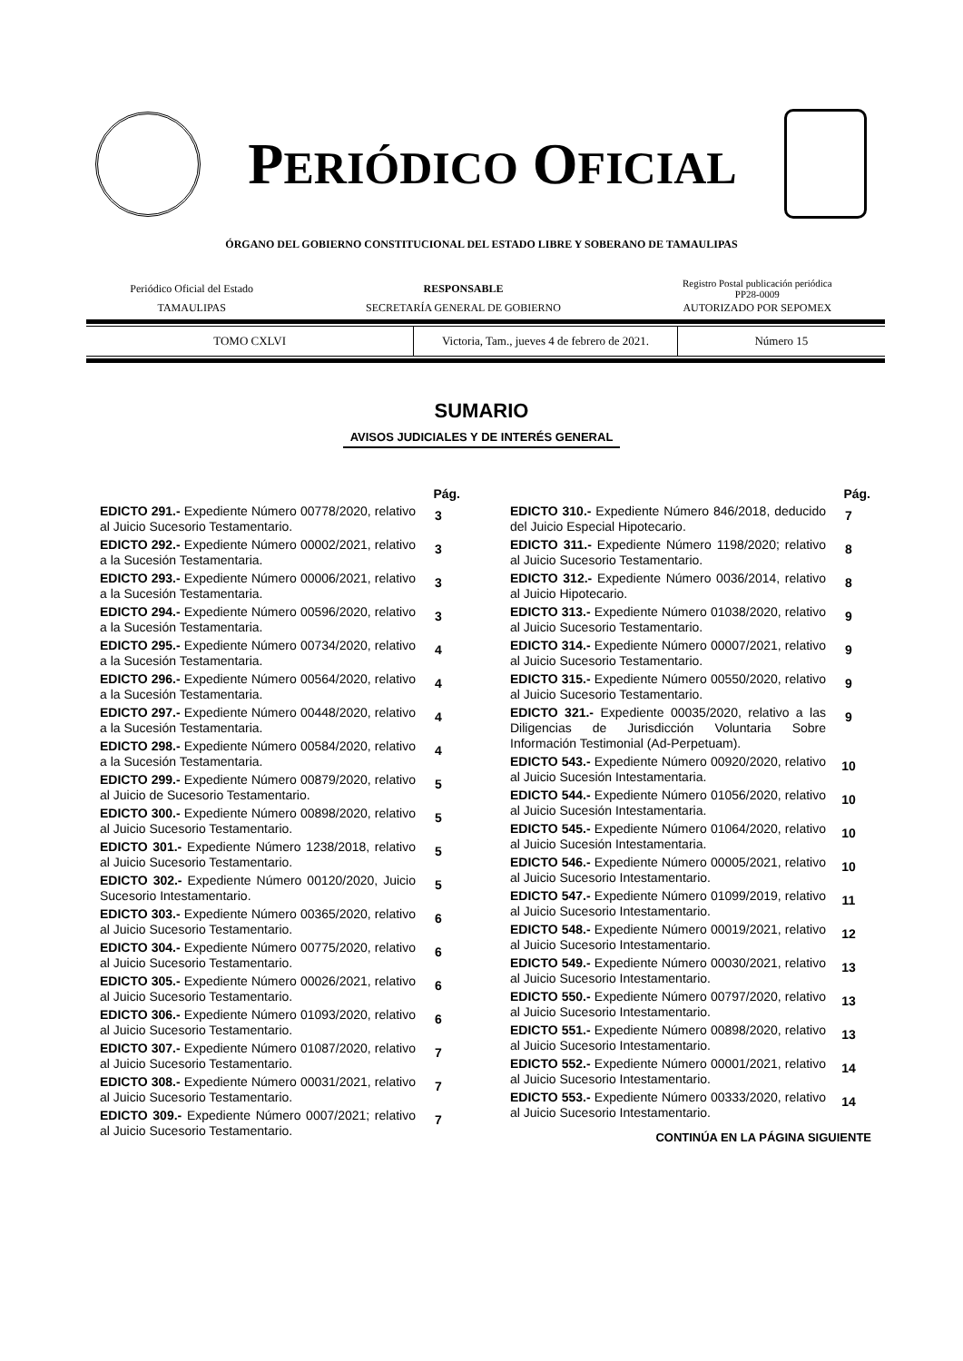PERIÓDICO OFICIAL
ÓRGANO DEL GOBIERNO CONSTITUCIONAL DEL ESTADO LIBRE Y SOBERANO DE TAMAULIPAS
| Periódico Oficial del Estado | RESPONSABLE | Registro Postal publicación periódica PP28-0009 |
| TAMAULIPAS | SECRETARÍA GENERAL DE GOBIERNO | AUTORIZADO POR SEPOMEX |
| TOMO CXLVI | Victoria, Tam., jueves 4 de febrero de 2021. | Número 15 |
SUMARIO
AVISOS JUDICIALES Y DE INTERÉS GENERAL
| | Pág. |
| EDICTO 291.- Expediente Número 00778/2020, relativo al Juicio Sucesorio Testamentario. | 3 |
| EDICTO 292.- Expediente Número 00002/2021, relativo a la Sucesión Testamentaria. | 3 |
| EDICTO 293.- Expediente Número 00006/2021, relativo a la Sucesión Testamentaria. | 3 |
| EDICTO 294.- Expediente Número 00596/2020, relativo a la Sucesión Testamentaria. | 3 |
| EDICTO 295.- Expediente Número 00734/2020, relativo a la Sucesión Testamentaria. | 4 |
| EDICTO 296.- Expediente Número 00564/2020, relativo a la Sucesión Testamentaria. | 4 |
| EDICTO 297.- Expediente Número 00448/2020, relativo a la Sucesión Testamentaria. | 4 |
| EDICTO 298.- Expediente Número 00584/2020, relativo a la Sucesión Testamentaria. | 4 |
| EDICTO 299.- Expediente Número 00879/2020, relativo al Juicio de Sucesorio Testamentario. | 5 |
| EDICTO 300.- Expediente Número 00898/2020, relativo al Juicio Sucesorio Testamentario. | 5 |
| EDICTO 301.- Expediente Número 1238/2018, relativo al Juicio Sucesorio Testamentario. | 5 |
| EDICTO 302.- Expediente Número 00120/2020, Juicio Sucesorio Intestamentario. | 5 |
| EDICTO 303.- Expediente Número 00365/2020, relativo al Juicio Sucesorio Testamentario. | 6 |
| EDICTO 304.- Expediente Número 00775/2020, relativo al Juicio Sucesorio Testamentario. | 6 |
| EDICTO 305.- Expediente Número 00026/2021, relativo al Juicio Sucesorio Testamentario. | 6 |
| EDICTO 306.- Expediente Número 01093/2020, relativo al Juicio Sucesorio Testamentario. | 6 |
| EDICTO 307.- Expediente Número 01087/2020, relativo al Juicio Sucesorio Testamentario. | 7 |
| EDICTO 308.- Expediente Número 00031/2021, relativo al Juicio Sucesorio Testamentario. | 7 |
| EDICTO 309.- Expediente Número 0007/2021; relativo al Juicio Sucesorio Testamentario. | 7 |
| | Pág. |
| EDICTO 310.- Expediente Número 846/2018, deducido del Juicio Especial Hipotecario. | 7 |
| EDICTO 311.- Expediente Número 1198/2020; relativo al Juicio Sucesorio Testamentario. | 8 |
| EDICTO 312.- Expediente Número 0036/2014, relativo al Juicio Hipotecario. | 8 |
| EDICTO 313.- Expediente Número 01038/2020, relativo al Juicio Sucesorio Testamentario. | 9 |
| EDICTO 314.- Expediente Número 00007/2021, relativo al Juicio Sucesorio Testamentario. | 9 |
| EDICTO 315.- Expediente Número 00550/2020, relativo al Juicio Sucesorio Testamentario. | 9 |
| EDICTO 321.- Expediente 00035/2020, relativo a las Diligencias de Jurisdicción Voluntaria Sobre Información Testimonial (Ad-Perpetuam). | 9 |
| EDICTO 543.- Expediente Número 00920/2020, relativo al Juicio Sucesión Intestamentaria. | 10 |
| EDICTO 544.- Expediente Número 01056/2020, relativo al Juicio Sucesión Intestamentaria. | 10 |
| EDICTO 545.- Expediente Número 01064/2020, relativo al Juicio Sucesión Intestamentaria. | 10 |
| EDICTO 546.- Expediente Número 00005/2021, relativo al Juicio Sucesorio Intestamentario. | 10 |
| EDICTO 547.- Expediente Número 01099/2019, relativo al Juicio Sucesorio Intestamentario. | 11 |
| EDICTO 548.- Expediente Número 00019/2021, relativo al Juicio Sucesorio Intestamentario. | 12 |
| EDICTO 549.- Expediente Número 00030/2021, relativo al Juicio Sucesorio Intestamentario. | 13 |
| EDICTO 550.- Expediente Número 00797/2020, relativo al Juicio Sucesorio Intestamentario. | 13 |
| EDICTO 551.- Expediente Número 00898/2020, relativo al Juicio Sucesorio Intestamentario. | 13 |
| EDICTO 552.- Expediente Número 00001/2021, relativo al Juicio Sucesorio Intestamentario. | 14 |
| EDICTO 553.- Expediente Número 00333/2020, relativo al Juicio Sucesorio Intestamentario. | 14 |
CONTINÚA EN LA PÁGINA SIGUIENTE